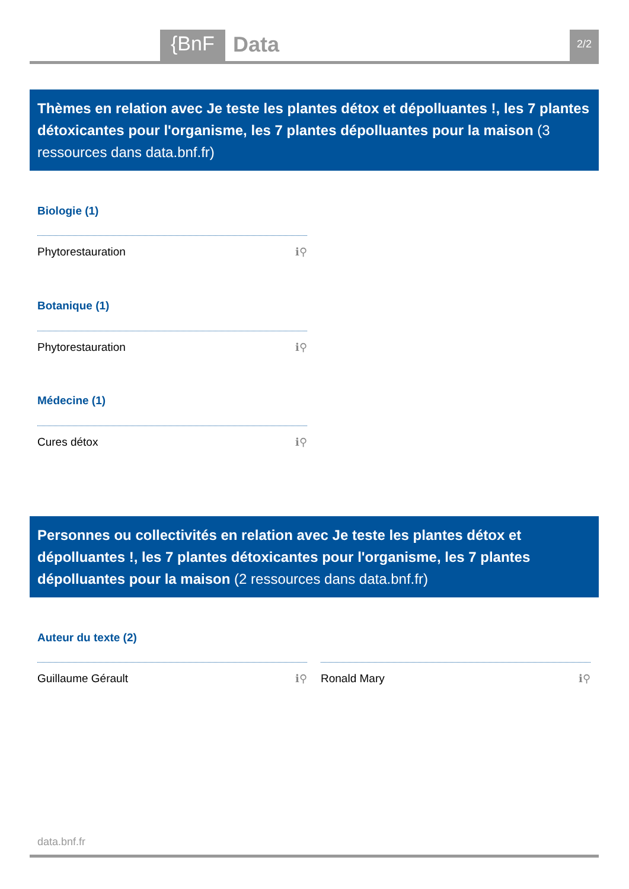{BnF Data 2/2
Thèmes en relation avec Je teste les plantes détox et dépolluantes !, les 7 plantes détoxicantes pour l'organisme, les 7 plantes dépolluantes pour la maison (3 ressources dans data.bnf.fr)
Biologie (1)
Phytorestauration ℹ⚲
Botanique (1)
Phytorestauration ℹ⚲
Médecine (1)
Cures détox ℹ⚲
Personnes ou collectivités en relation avec Je teste les plantes détox et dépolluantes !, les 7 plantes détoxicantes pour l'organisme, les 7 plantes dépolluantes pour la maison (2 ressources dans data.bnf.fr)
Auteur du texte (2)
Guillaume Gérault ℹ⚲ Ronald Mary ℹ⚲
data.bnf.fr